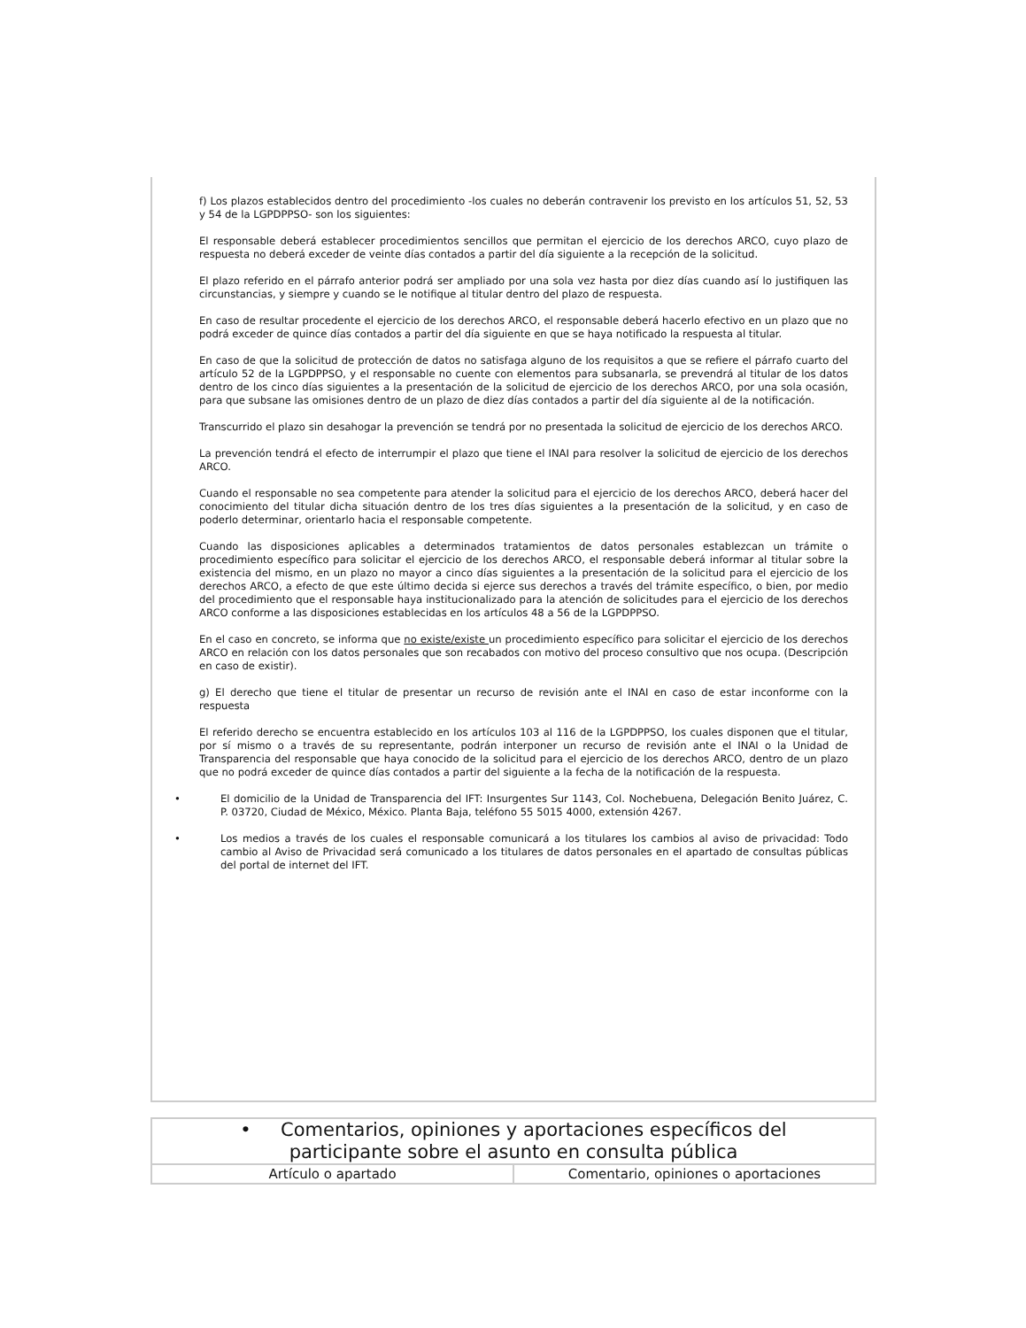f) Los plazos establecidos dentro del procedimiento -los cuales no deberán contravenir los previsto en los artículos 51, 52, 53 y 54 de la LGPDPPSO- son los siguientes:
El responsable deberá establecer procedimientos sencillos que permitan el ejercicio de los derechos ARCO, cuyo plazo de respuesta no deberá exceder de veinte días contados a partir del día siguiente a la recepción de la solicitud.
El plazo referido en el párrafo anterior podrá ser ampliado por una sola vez hasta por diez días cuando así lo justifiquen las circunstancias, y siempre y cuando se le notifique al titular dentro del plazo de respuesta.
En caso de resultar procedente el ejercicio de los derechos ARCO, el responsable deberá hacerlo efectivo en un plazo que no podrá exceder de quince días contados a partir del día siguiente en que se haya notificado la respuesta al titular.
En caso de que la solicitud de protección de datos no satisfaga alguno de los requisitos a que se refiere el párrafo cuarto del artículo 52 de la LGPDPPSO, y el responsable no cuente con elementos para subsanarla, se prevendrá al titular de los datos dentro de los cinco días siguientes a la presentación de la solicitud de ejercicio de los derechos ARCO, por una sola ocasión, para que subsane las omisiones dentro de un plazo de diez días contados a partir del día siguiente al de la notificación.
Transcurrido el plazo sin desahogar la prevención se tendrá por no presentada la solicitud de ejercicio de los derechos ARCO.
La prevención tendrá el efecto de interrumpir el plazo que tiene el INAI para resolver la solicitud de ejercicio de los derechos ARCO.
Cuando el responsable no sea competente para atender la solicitud para el ejercicio de los derechos ARCO, deberá hacer del conocimiento del titular dicha situación dentro de los tres días siguientes a la presentación de la solicitud, y en caso de poderlo determinar, orientarlo hacia el responsable competente.
Cuando las disposiciones aplicables a determinados tratamientos de datos personales establezcan un trámite o procedimiento específico para solicitar el ejercicio de los derechos ARCO, el responsable deberá informar al titular sobre la existencia del mismo, en un plazo no mayor a cinco días siguientes a la presentación de la solicitud para el ejercicio de los derechos ARCO, a efecto de que este último decida si ejerce sus derechos a través del trámite específico, o bien, por medio del procedimiento que el responsable haya institucionalizado para la atención de solicitudes para el ejercicio de los derechos ARCO conforme a las disposiciones establecidas en los artículos 48 a 56 de la LGPDPPSO.
En el caso en concreto, se informa que no existe/existe un procedimiento específico para solicitar el ejercicio de los derechos ARCO en relación con los datos personales que son recabados con motivo del proceso consultivo que nos ocupa. (Descripción en caso de existir).
g) El derecho que tiene el titular de presentar un recurso de revisión ante el INAI en caso de estar inconforme con la respuesta
El referido derecho se encuentra establecido en los artículos 103 al 116 de la LGPDPPSO, los cuales disponen que el titular, por sí mismo o a través de su representante, podrán interponer un recurso de revisión ante el INAI o la Unidad de Transparencia del responsable que haya conocido de la solicitud para el ejercicio de los derechos ARCO, dentro de un plazo que no podrá exceder de quince días contados a partir del siguiente a la fecha de la notificación de la respuesta.
• El domicilio de la Unidad de Transparencia del IFT: Insurgentes Sur 1143, Col. Nochebuena, Delegación Benito Juárez, C. P. 03720, Ciudad de México, México. Planta Baja, teléfono 55 5015 4000, extensión 4267.
• Los medios a través de los cuales el responsable comunicará a los titulares los cambios al aviso de privacidad: Todo cambio al Aviso de Privacidad será comunicado a los titulares de datos personales en el apartado de consultas públicas del portal de internet del IFT.
| • Comentarios, opiniones y aportaciones específicos del participante sobre el asunto en consulta pública | |
| --- | --- |
| Artículo o apartado | Comentario, opiniones o aportaciones |